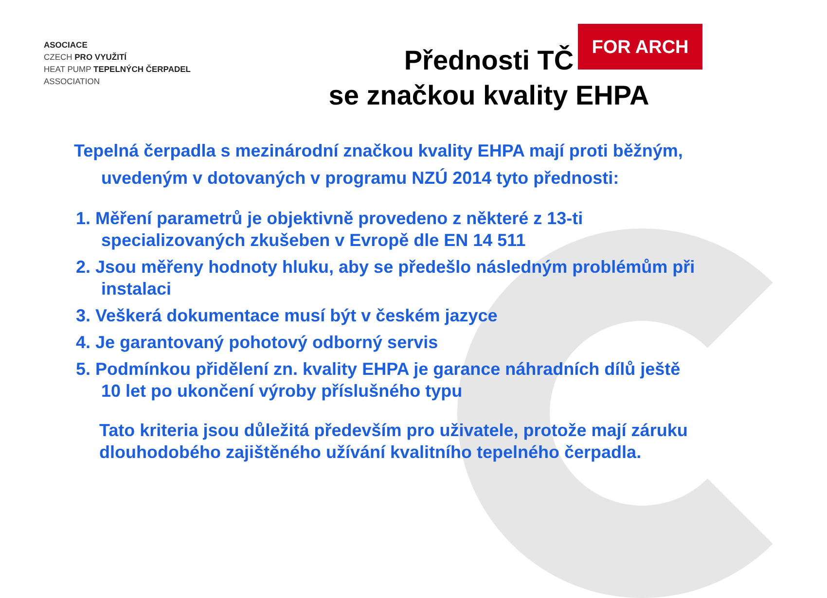ASOCIACE
CZECH PRO VYUŽITÍ
HEAT PUMP TEPELNÝCH ČERPADEL
ASSOCIATION
Přednosti TČ
se značkou kvality EHPA
FOR ARCH
Tepelná čerpadla s mezinárodní značkou kvality EHPA mají proti běžným, uvedeným v dotovaných v programu NZÚ 2014 tyto přednosti:
1. Měření parametrů je objektivně provedeno z některé z 13-ti specializovaných zkušeben v Evropě dle EN 14 511
2. Jsou měřeny hodnoty hluku, aby se předešlo následným problémům při instalaci
3. Veškerá dokumentace musí být v českém jazyce
4. Je garantovaný pohotový odborný servis
5. Podmínkou přidělení zn. kvality EHPA je garance náhradních dílů ještě 10 let po ukončení výroby příslušného typu
Tato kriteria jsou důležitá především pro uživatele, protože mají záruku dlouhodobého zajištěného užívání kvalitního tepelného čerpadla.